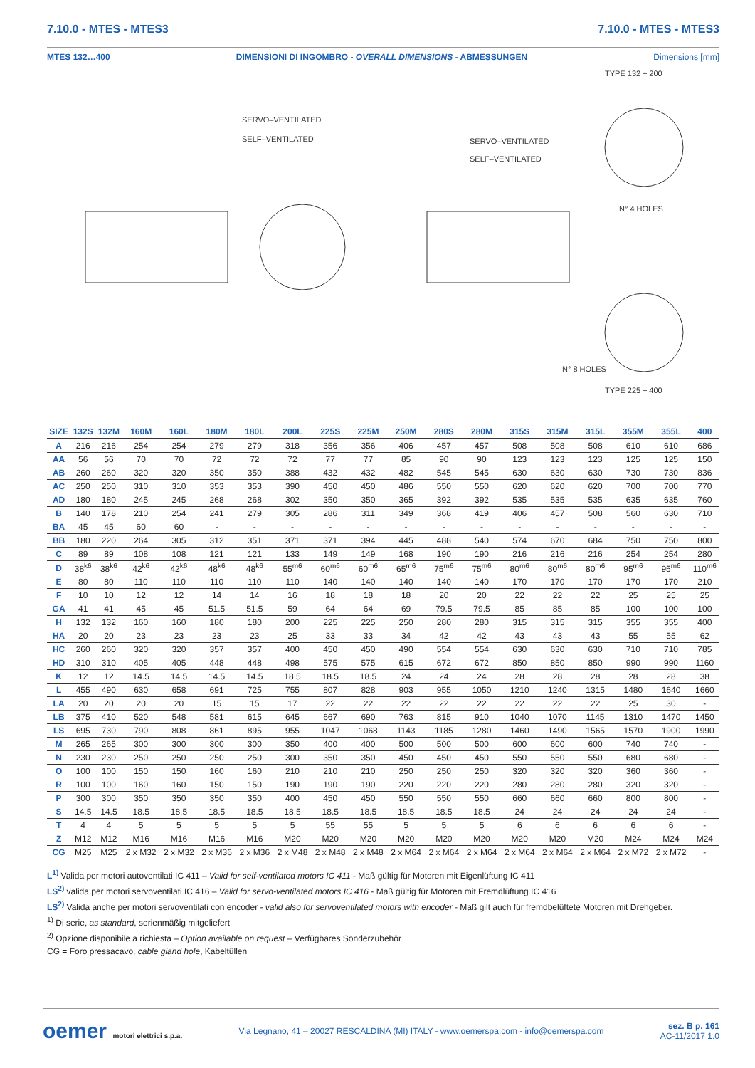7.10.0 - MTES - MTES3 7.10.0 - MTES - MTES3
MTES 132…400 DIMENSIONI DI INGOMBRO - OVERALL DIMENSIONS - ABMESSUNGEN Dimensions [mm]
TYPE 132 ÷ 200
SERVO–VENTILATED
SELF–VENTILATED
SERVO–VENTILATED
SELF–VENTILATED
N° 4 HOLES
N° 8 HOLES
TYPE 225 ÷ 400
| SIZE | 132S | 132M | 160M | 160L | 180M | 180L | 200L | 225S | 225M | 250M | 280S | 280M | 315S | 315M | 315L | 355M | 355L | 400 |
| --- | --- | --- | --- | --- | --- | --- | --- | --- | --- | --- | --- | --- | --- | --- | --- | --- | --- | --- |
| A | 216 | 216 | 254 | 254 | 279 | 279 | 318 | 356 | 356 | 406 | 457 | 457 | 508 | 508 | 508 | 610 | 610 | 686 |
| AA | 56 | 56 | 70 | 70 | 72 | 72 | 72 | 77 | 77 | 85 | 90 | 90 | 123 | 123 | 123 | 125 | 125 | 150 |
| AB | 260 | 260 | 320 | 320 | 350 | 350 | 388 | 432 | 432 | 482 | 545 | 545 | 630 | 630 | 630 | 730 | 730 | 836 |
| AC | 250 | 250 | 310 | 310 | 353 | 353 | 390 | 450 | 450 | 486 | 550 | 550 | 620 | 620 | 620 | 700 | 700 | 770 |
| AD | 180 | 180 | 245 | 245 | 268 | 268 | 302 | 350 | 350 | 365 | 392 | 392 | 535 | 535 | 535 | 635 | 635 | 760 |
| B | 140 | 178 | 210 | 254 | 241 | 279 | 305 | 286 | 311 | 349 | 368 | 419 | 406 | 457 | 508 | 560 | 630 | 710 |
| BA | 45 | 45 | 60 | 60 | - | - | - | - | - | - | - | - | - | - | - | - | - | - |
| BB | 180 | 220 | 264 | 305 | 312 | 351 | 371 | 371 | 394 | 445 | 488 | 540 | 574 | 670 | 684 | 750 | 750 | 800 |
| C | 89 | 89 | 108 | 108 | 121 | 121 | 133 | 149 | 149 | 168 | 190 | 190 | 216 | 216 | 216 | 254 | 254 | 280 |
| D | 38<sup>k6</sup> | 38<sup>k6</sup> | 42<sup>k6</sup> | 42<sup>k6</sup> | 48<sup>k6</sup> | 48<sup>k6</sup> | 55<sup>m6</sup> | 60<sup>m6</sup> | 60<sup>m6</sup> | 65<sup>m6</sup> | 75<sup>m6</sup> | 75<sup>m6</sup> | 80<sup>m6</sup> | 80<sup>m6</sup> | 80<sup>m6</sup> | 95<sup>m6</sup> | 95<sup>m6</sup> | 110<sup>m6</sup> |
| E | 80 | 80 | 110 | 110 | 110 | 110 | 110 | 140 | 140 | 140 | 140 | 140 | 170 | 170 | 170 | 170 | 170 | 210 |
| F | 10 | 10 | 12 | 12 | 14 | 14 | 16 | 18 | 18 | 18 | 20 | 20 | 22 | 22 | 22 | 25 | 25 | 25 |
| GA | 41 | 41 | 45 | 45 | 51.5 | 51.5 | 59 | 64 | 64 | 69 | 79.5 | 79.5 | 85 | 85 | 85 | 100 | 100 | 100 |
| H | 132 | 132 | 160 | 160 | 180 | 180 | 200 | 225 | 225 | 250 | 280 | 280 | 315 | 315 | 315 | 355 | 355 | 400 |
| HA | 20 | 20 | 23 | 23 | 23 | 23 | 25 | 33 | 33 | 34 | 42 | 42 | 43 | 43 | 43 | 55 | 55 | 62 |
| HC | 260 | 260 | 320 | 320 | 357 | 357 | 400 | 450 | 450 | 490 | 554 | 554 | 630 | 630 | 630 | 710 | 710 | 785 |
| HD | 310 | 310 | 405 | 405 | 448 | 448 | 498 | 575 | 575 | 615 | 672 | 672 | 850 | 850 | 850 | 990 | 990 | 1160 |
| K | 12 | 12 | 14.5 | 14.5 | 14.5 | 14.5 | 18.5 | 18.5 | 18.5 | 24 | 24 | 24 | 28 | 28 | 28 | 28 | 28 | 38 |
| L | 455 | 490 | 630 | 658 | 691 | 725 | 755 | 807 | 828 | 903 | 955 | 1050 | 1210 | 1240 | 1315 | 1480 | 1640 | 1660 |
| LA | 20 | 20 | 20 | 20 | 15 | 15 | 17 | 22 | 22 | 22 | 22 | 22 | 22 | 22 | 22 | 25 | 30 | - |
| LB | 375 | 410 | 520 | 548 | 581 | 615 | 645 | 667 | 690 | 763 | 815 | 910 | 1040 | 1070 | 1145 | 1310 | 1470 | 1450 |
| LS | 695 | 730 | 790 | 808 | 861 | 895 | 955 | 1047 | 1068 | 1143 | 1185 | 1280 | 1460 | 1490 | 1565 | 1570 | 1900 | 1990 |
| M | 265 | 265 | 300 | 300 | 300 | 300 | 350 | 400 | 400 | 500 | 500 | 500 | 600 | 600 | 600 | 740 | 740 | - |
| N | 230 | 230 | 250 | 250 | 250 | 250 | 300 | 350 | 350 | 450 | 450 | 450 | 550 | 550 | 550 | 680 | 680 | - |
| O | 100 | 100 | 150 | 150 | 160 | 160 | 210 | 210 | 210 | 250 | 250 | 250 | 320 | 320 | 320 | 360 | 360 | - |
| R | 100 | 100 | 160 | 160 | 150 | 150 | 190 | 190 | 190 | 220 | 220 | 220 | 280 | 280 | 280 | 320 | 320 | - |
| P | 300 | 300 | 350 | 350 | 350 | 350 | 400 | 450 | 450 | 550 | 550 | 550 | 660 | 660 | 660 | 800 | 800 | - |
| S | 14.5 | 14.5 | 18.5 | 18.5 | 18.5 | 18.5 | 18.5 | 18.5 | 18.5 | 18.5 | 18.5 | 18.5 | 24 | 24 | 24 | 24 | 24 | - |
| T | 4 | 4 | 5 | 5 | 5 | 5 | 5 | 55 | 55 | 5 | 5 | 5 | 6 | 6 | 6 | 6 | 6 | - |
| Z | M12 | M12 | M16 | M16 | M16 | M16 | M20 | M20 | M20 | M20 | M20 | M20 | M20 | M20 | M20 | M24 | M24 | M24 |
| CG | M25 | M25 | 2 x M32 | 2 x M32 | 2 x M36 | 2 x M36 | 2 x M48 | 2 x M48 | 2 x M48 | 2 x M64 | 2 x M64 | 2 x M64 | 2 x M64 | 2 x M64 | 2 x M64 | 2 x M72 | 2 x M72 | - |
L<sup>1)</sup> Valida per motori autoventilati IC 411 – Valid for self-ventilated motors IC 411 - Maß gültig für Motoren mit Eigenlüftung IC 411
LS<sup>2)</sup> valida per motori servoventilati IC 416 – Valid for servo-ventilated motors IC 416 - Maß gültig für Motoren mit Fremdlüftung IC 416
LS<sup>2)</sup> Valida anche per motori servoventilati con encoder - valid also for servoventilated motors with encoder - Maß gilt auch für fremdbelüftete Motoren mit Drehgeber.
<sup>1)</sup> Di serie, as standard, serienmäßig mitgeliefert
<sup>2)</sup> Opzione disponibile a richiesta – Option available on request – Verfügbares Sonderzubehör
CG = Foro pressacavo, cable gland hole, Kabeltüllen
oemer motori elettrici s.p.a. Via Legnano, 41 – 20027 RESCALDINA (MI) ITALY - www.oemerspa.com - info@oemerspa.com sez. B p. 161
AC-11/2017 1.0